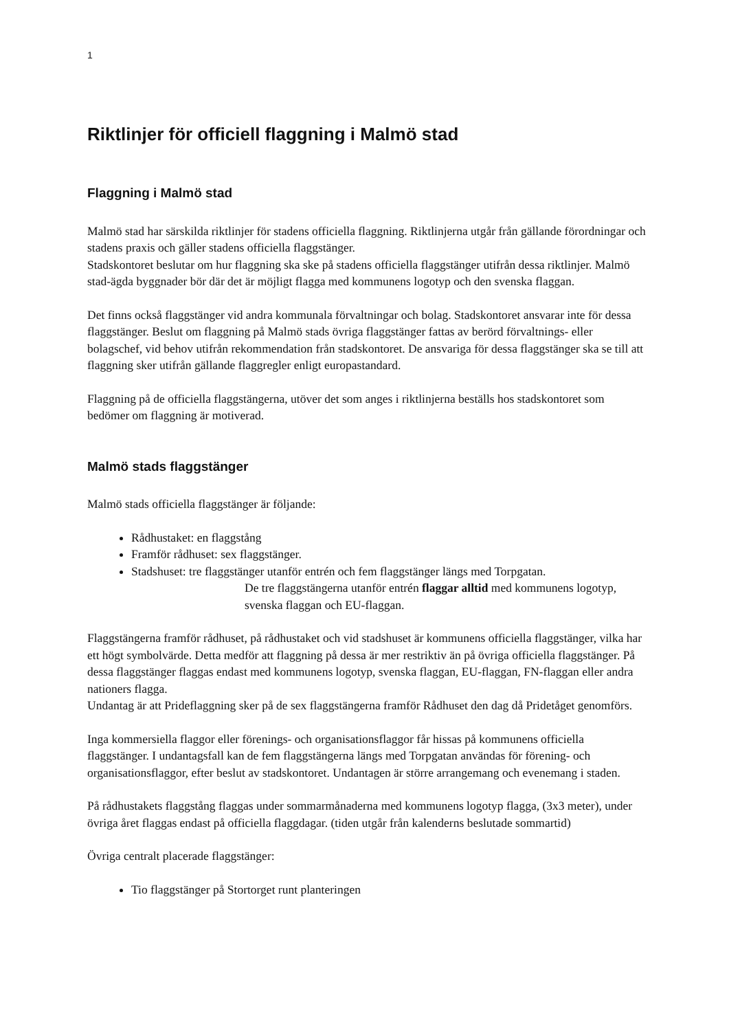1
Riktlinjer för officiell flaggning i Malmö stad
Flaggning i Malmö stad
Malmö stad har särskilda riktlinjer för stadens officiella flaggning. Riktlinjerna utgår från gällande förordningar och stadens praxis och gäller stadens officiella flaggstänger.
Stadskontoret beslutar om hur flaggning ska ske på stadens officiella flaggstänger utifrån dessa riktlinjer. Malmö stad-ägda byggnader bör där det är möjligt flagga med kommunens logotyp och den svenska flaggan.
Det finns också flaggstänger vid andra kommunala förvaltningar och bolag. Stadskontoret ansvarar inte för dessa flaggstänger. Beslut om flaggning på Malmö stads övriga flaggstänger fattas av berörd förvaltnings- eller bolagschef, vid behov utifrån rekommendation från stadskontoret. De ansvariga för dessa flaggstänger ska se till att flaggning sker utifrån gällande flaggregler enligt europastandard.
Flaggning på de officiella flaggstängerna, utöver det som anges i riktlinjerna beställs hos stadskontoret som bedömer om flaggning är motiverad.
Malmö stads flaggstänger
Malmö stads officiella flaggstänger är följande:
Rådhustaket: en flaggstång
Framför rådhuset: sex flaggstänger.
Stadshuset: tre flaggstänger utanför entrén och fem flaggstänger längs med Torpgatan.
De tre flaggstängerna utanför entrén flaggar alltid med kommunens logotyp, svenska flaggan och EU-flaggan.
Flaggstängerna framför rådhuset, på rådhustaket och vid stadshuset är kommunens officiella flaggstänger, vilka har ett högt symbolvärde. Detta medför att flaggning på dessa är mer restriktiv än på övriga officiella flaggstänger. På dessa flaggstänger flaggas endast med kommunens logotyp, svenska flaggan, EU-flaggan, FN-flaggan eller andra nationers flagga.
Undantag är att Prideflaggning sker på de sex flaggstängerna framför Rådhuset den dag då Pridetåget genomförs.
Inga kommersiella flaggor eller förenings- och organisationsflaggor får hissas på kommunens officiella flaggstänger. I undantagsfall kan de fem flaggstängerna längs med Torpgatan användas för förening- och organisationsflaggor, efter beslut av stadskontoret. Undantagen är större arrangemang och evenemang i staden.
På rådhustakets flaggstång flaggas under sommarmånaderna med kommunens logotyp flagga, (3x3 meter), under övriga året flaggas endast på officiella flaggdagar. (tiden utgår från kalenderns beslutade sommartid)
Övriga centralt placerade flaggstänger:
Tio flaggstänger på Stortorget runt planteringen